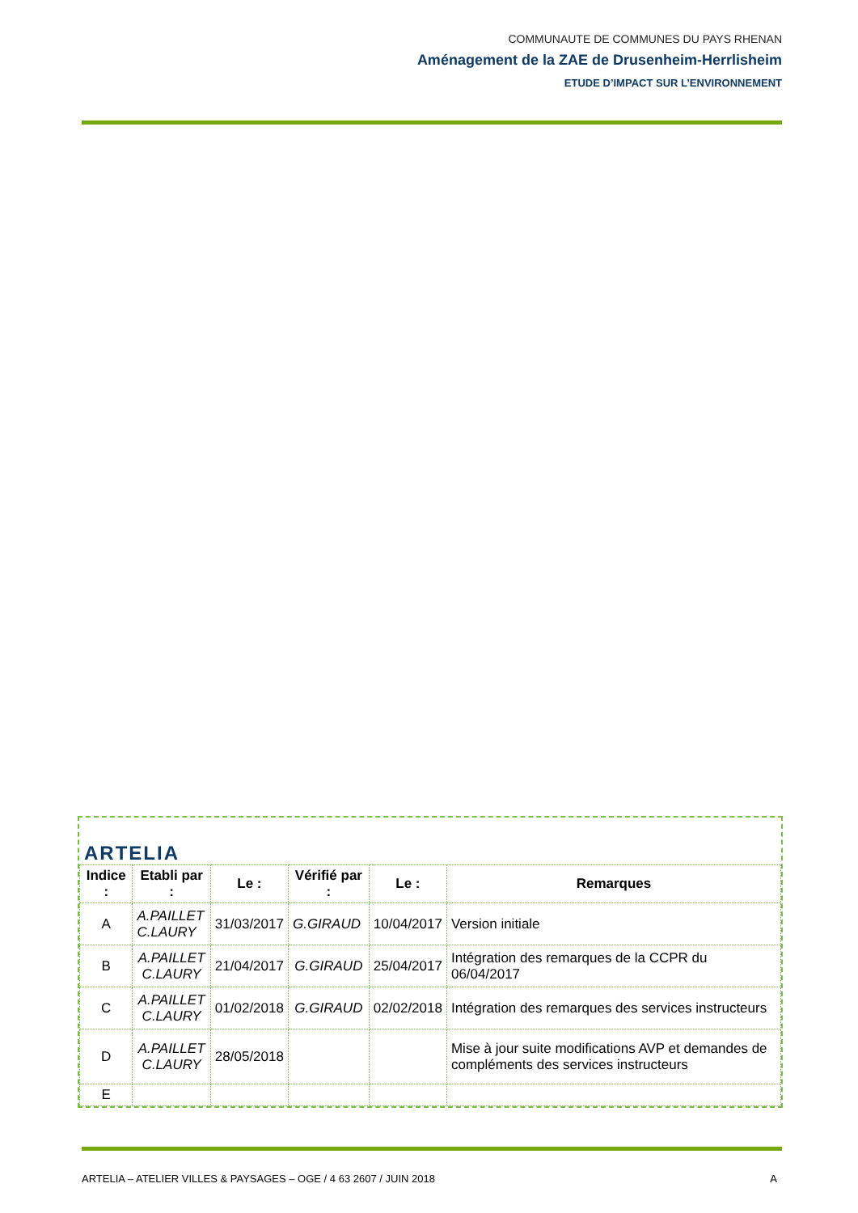COMMUNAUTE DE COMMUNES DU PAYS RHENAN
Aménagement de la ZAE de Drusenheim-Herrlisheim
ETUDE D’IMPACT SUR L’ENVIRONNEMENT
ARTELIA
| Indice : | Etabli par : | Le : | Vérifié par : | Le : | Remarques |
| --- | --- | --- | --- | --- | --- |
| A | A.PAILLET C.LAURY | 31/03/2017 | G.GIRAUD | 10/04/2017 | Version initiale |
| B | A.PAILLET C.LAURY | 21/04/2017 | G.GIRAUD | 25/04/2017 | Intégration des remarques de la CCPR du 06/04/2017 |
| C | A.PAILLET C.LAURY | 01/02/2018 | G.GIRAUD | 02/02/2018 | Intégration des remarques des services instructeurs |
| D | A.PAILLET C.LAURY | 28/05/2018 | | | Mise à jour suite modifications AVP et demandes de compléments des services instructeurs |
| E | | | | | |
ARTELIA – ATELIER VILLES & PAYSAGES – OGE / 4 63 2607 / JUIN 2018 A